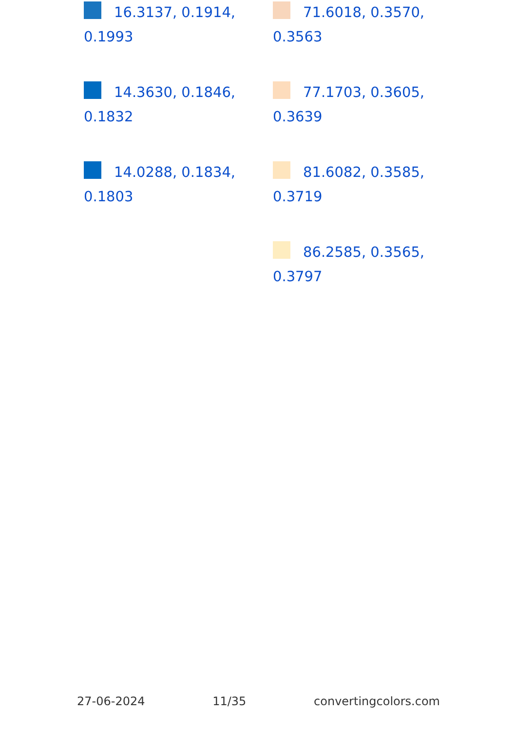16.3137, 0.1914,
0.1993
14.3630, 0.1846,
0.1832
14.0288, 0.1834,
0.1803
71.6018, 0.3570,
0.3563
77.1703, 0.3605,
0.3639
81.6082, 0.3585,
0.3719
86.2585, 0.3565,
0.3797
27-06-2024 11/35 convertingcolors.com